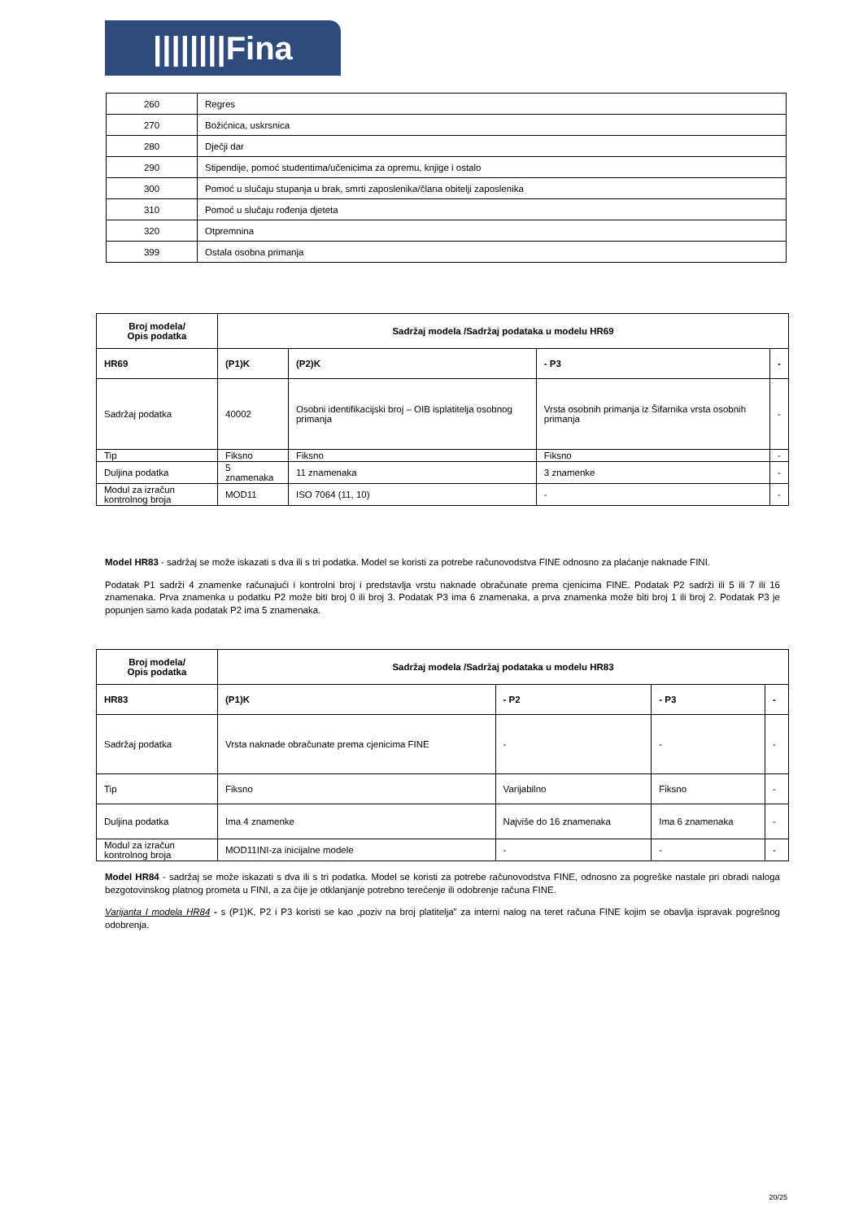||||||||Fina
| 260 | Regres |
| 270 | Božićnica, uskrsnica |
| 280 | Dječji dar |
| 290 | Stipendije, pomoć studentima/učenicima za opremu, knjige i ostalo |
| 300 | Pomoć u slučaju stupanja u brak, smrti zaposlenika/člana obitelji zaposlenika |
| 310 | Pomoć u slučaju rođenja djeteta |
| 320 | Otpremnina |
| 399 | Ostala osobna primanja |
| Broj modela/ Opis podatka | Sadržaj modela /Sadržaj podataka u modelu HR69 | | | |
| --- | --- | --- | --- | --- |
| HR69 | (P1)K | (P2)K | - P3 | - |
| Sadržaj podatka | 40002 | Osobni identifikacijski broj – OIB isplatitelja osobnog primanja | Vrsta osobnih primanja iz Šifarnika vrsta osobnih primanja | - |
| Tip | Fiksno | Fiksno | Fiksno | - |
| Duljina podatka | 5 znamenaka | 11 znamenaka | 3 znamenke | - |
| Modul za izračun kontrolnog broja | MOD11 | ISO 7064 (11, 10) | - | - |
Model HR83 - sadržaj se može iskazati s dva ili s tri podatka. Model se koristi za potrebe računovodstva FINE odnosno za plaćanje naknade FINI.
Podatak P1 sadrži 4 znamenke računajući i kontrolni broj i predstavlja vrstu naknade obračunate prema cjenicima FINE. Podatak P2 sadrži ili 5 ili 7 ili 16 znamenaka. Prva znamenka u podatku P2 može biti broj 0 ili broj 3. Podatak P3 ima 6 znamenaka, a prva znamenka može biti broj 1 ili broj 2. Podatak P3 je popunjen samo kada podatak P2 ima 5 znamenaka.
| Broj modela/ Opis podatka | Sadržaj modela /Sadržaj podataka u modelu HR83 | | | |
| --- | --- | --- | --- | --- |
| HR83 | (P1)K | - P2 | - P3 | - |
| Sadržaj podatka | Vrsta naknade obračunate prema cjenicima FINE | - | - | - |
| Tip | Fiksno | Varijabilno | Fiksno | - |
| Duljina podatka | Ima 4 znamenke | Najviše do 16 znamenaka | Ima 6 znamenaka | - |
| Modul za izračun kontrolnog broja | MOD11INI-za inicijalne modele | - | - | - |
Model HR84 - sadržaj se može iskazati s dva ili s tri podatka. Model se koristi za potrebe računovodstva FINE, odnosno za pogreške nastale pri obradi naloga bezgotovinskog platnog prometa u FINI, a za čije je otklanjanje potrebno terećenje ili odobrenje računa FINE.
Varijanta I modela HR84 - s (P1)K, P2 i P3 koristi se kao „poziv na broj platitelja” za interni nalog na teret računa FINE kojim se obavlja ispravak pogrešnog odobrenja.
20/25